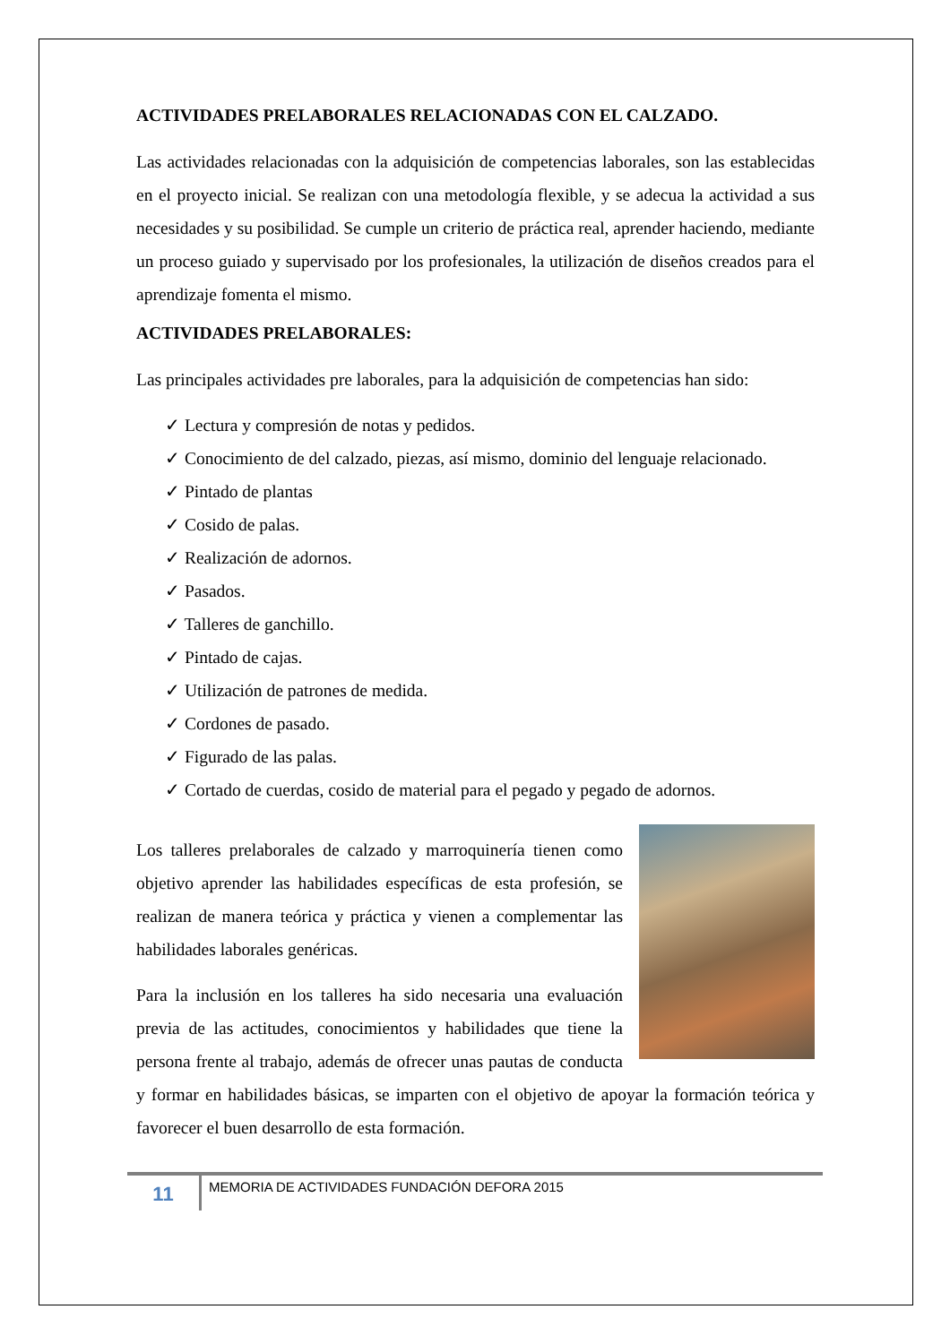ACTIVIDADES PRELABORALES RELACIONADAS CON EL CALZADO.
Las actividades relacionadas con la adquisición de competencias laborales, son las establecidas en el proyecto inicial. Se realizan con una metodología flexible, y se adecua la actividad a sus necesidades y su posibilidad. Se cumple un criterio de práctica real, aprender haciendo, mediante un proceso guiado y supervisado por los profesionales, la utilización de diseños creados para el aprendizaje fomenta el mismo.
ACTIVIDADES PRELABORALES:
Las principales actividades pre laborales, para la adquisición de competencias han sido:
✓ Lectura y compresión de notas y pedidos.
✓ Conocimiento de del calzado, piezas, así mismo, dominio del lenguaje relacionado.
✓ Pintado de plantas
✓ Cosido de palas.
✓ Realización de adornos.
✓ Pasados.
✓ Talleres de ganchillo.
✓ Pintado de cajas.
✓ Utilización de patrones de medida.
✓ Cordones de pasado.
✓ Figurado de las palas.
✓ Cortado de cuerdas, cosido de material para el pegado y pegado de adornos.
Los talleres prelaborales de calzado y marroquinería tienen como objetivo aprender las habilidades específicas de esta profesión, se realizan de manera teórica y práctica y vienen a complementar las habilidades laborales genéricas.
Para la inclusión en los talleres ha sido necesaria una evaluación previa de las actitudes, conocimientos y habilidades que tiene la persona frente al trabajo, además de ofrecer unas pautas de conducta y formar en habilidades básicas, se imparten con el objetivo de apoyar la formación teórica y favorecer el buen desarrollo de esta formación.
11
MEMORIA DE ACTIVIDADES FUNDACIÓN DEFORA 2015